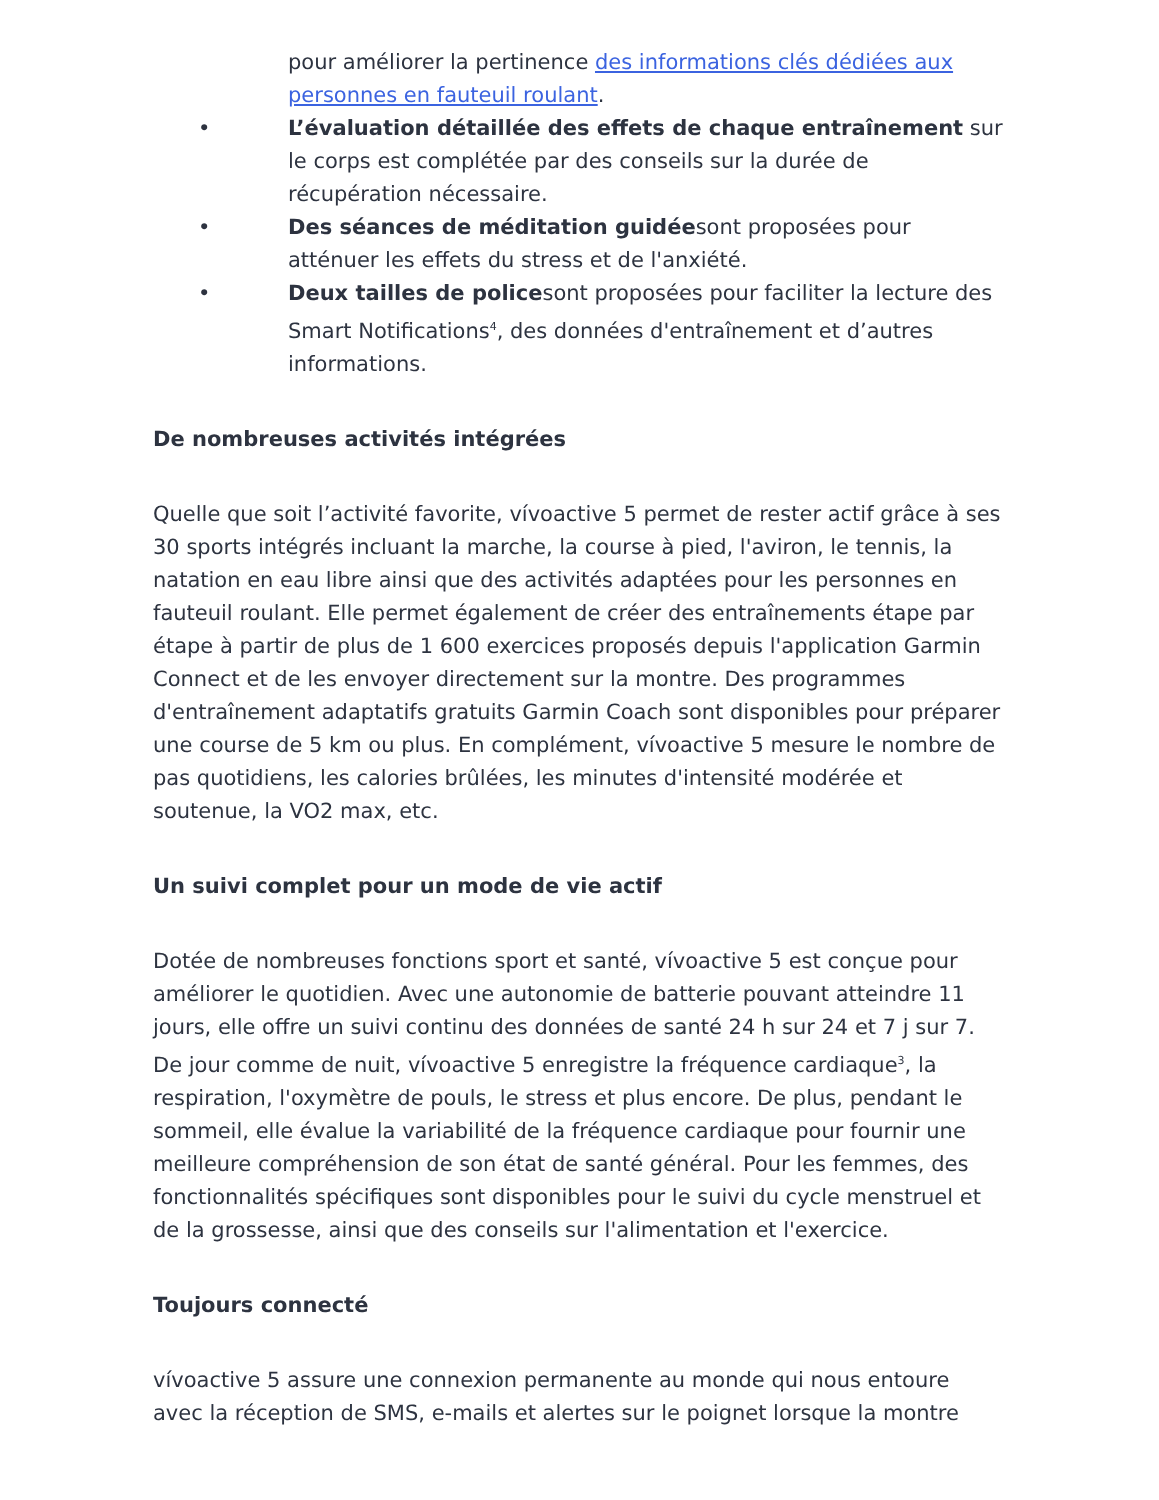pour améliorer la pertinence des informations clés dédiées aux personnes en fauteuil roulant.
• L’évaluation détaillée des effets de chaque entraînement sur le corps est complétée par des conseils sur la durée de récupération nécessaire.
• Des séances de méditation guidéesont proposées pour atténuer les effets du stress et de l'anxiété.
• Deux tailles de policesont proposées pour faciliter la lecture des Smart Notifications<sup>4</sup>, des données d'entraînement et d’autres informations.
De nombreuses activités intégrées
Quelle que soit l’activité favorite, vívoactive 5 permet de rester actif grâce à ses 30 sports intégrés incluant la marche, la course à pied, l'aviron, le tennis, la natation en eau libre ainsi que des activités adaptées pour les personnes en fauteuil roulant. Elle permet également de créer des entraînements étape par étape à partir de plus de 1 600 exercices proposés depuis l'application Garmin Connect et de les envoyer directement sur la montre. Des programmes d'entraînement adaptatifs gratuits Garmin Coach sont disponibles pour préparer une course de 5 km ou plus. En complément, vívoactive 5 mesure le nombre de pas quotidiens, les calories brûlées, les minutes d'intensité modérée et soutenue, la VO2 max, etc.
Un suivi complet pour un mode de vie actif
Dotée de nombreuses fonctions sport et santé, vívoactive 5 est conçue pour améliorer le quotidien. Avec une autonomie de batterie pouvant atteindre 11 jours, elle offre un suivi continu des données de santé 24 h sur 24 et 7 j sur 7. De jour comme de nuit, vívoactive 5 enregistre la fréquence cardiaque<sup>3</sup>, la respiration, l'oxymètre de pouls, le stress et plus encore. De plus, pendant le sommeil, elle évalue la variabilité de la fréquence cardiaque pour fournir une meilleure compréhension de son état de santé général. Pour les femmes, des fonctionnalités spécifiques sont disponibles pour le suivi du cycle menstruel et de la grossesse, ainsi que des conseils sur l'alimentation et l'exercice.
Toujours connecté
vívoactive 5 assure une connexion permanente au monde qui nous entoure avec la réception de SMS, e-mails et alertes sur le poignet lorsque la montre